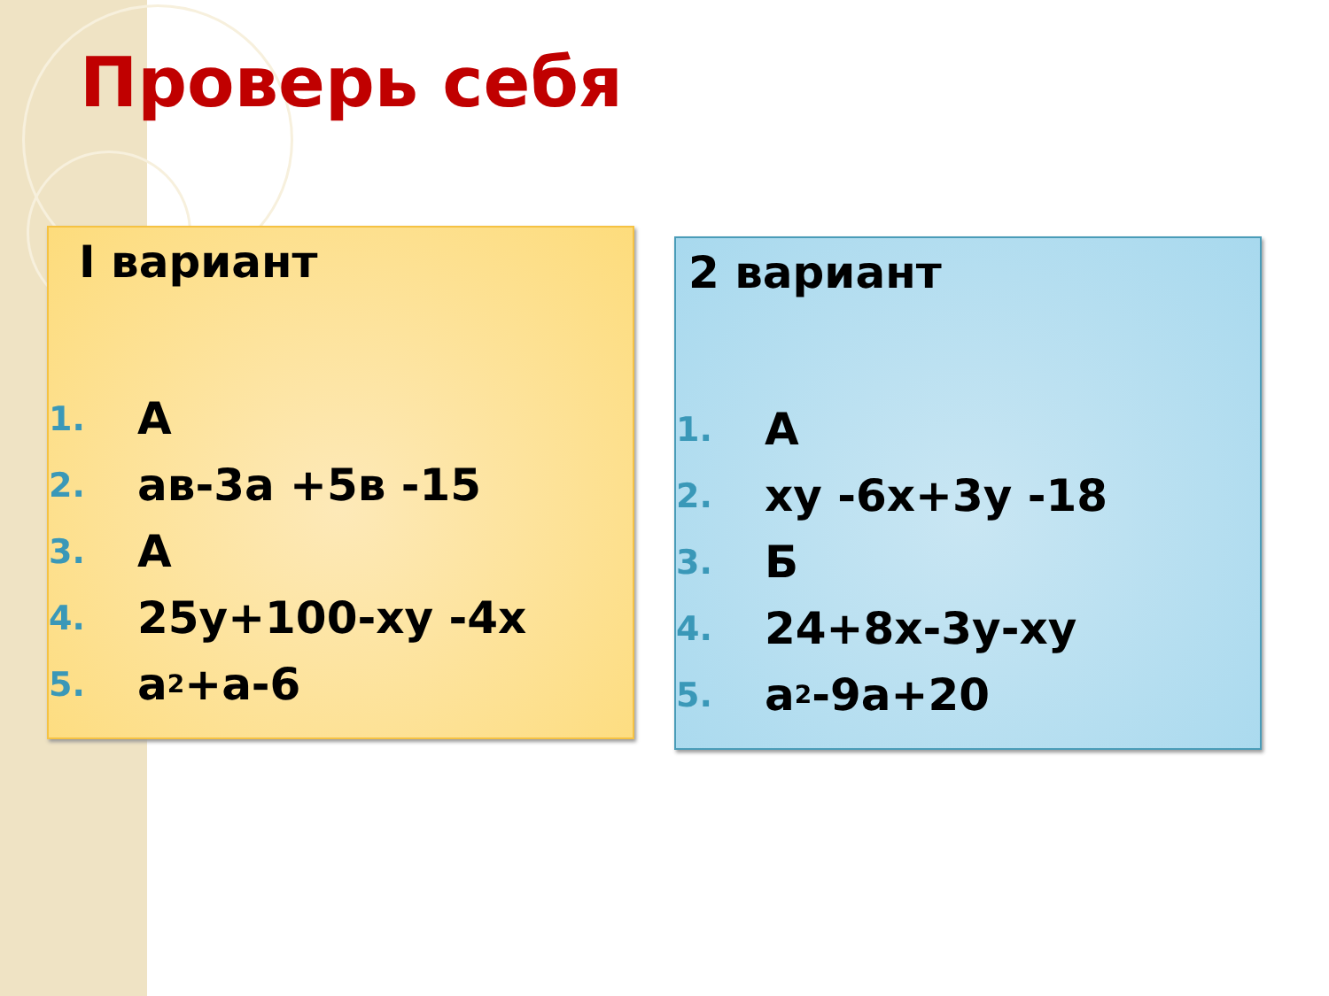Проверь себя
I вариант
1. А
2. ав-3а +5в -15
3. А
4. 25y+100-xy -4x
5. a<sup>2</sup>+a-6
2 вариант
1. А
2. xy -6x+3y -18
3. Б
4. 24+8x-3y-xy
5. a<sup>2</sup>-9a+20